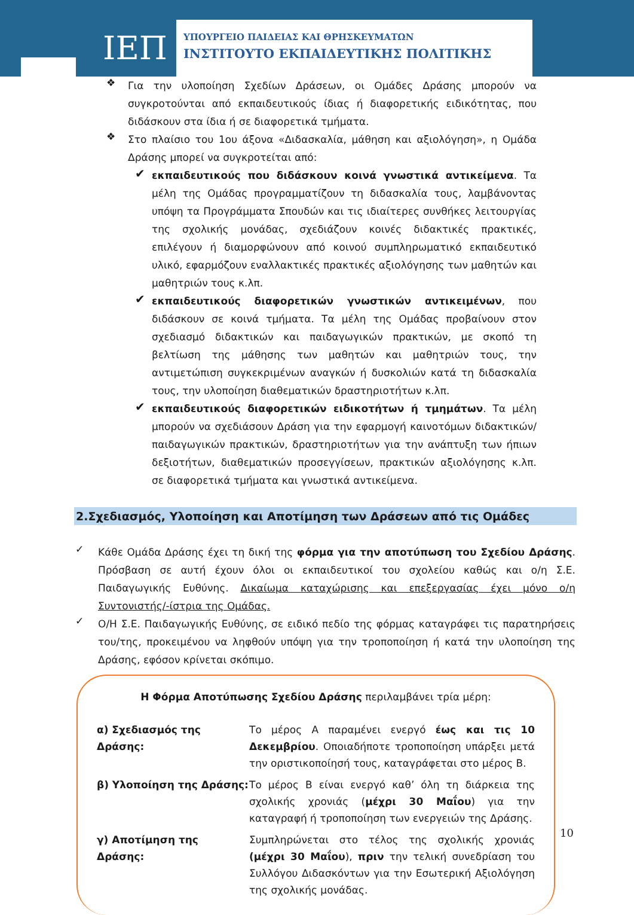ΙΕΠ
ΥΠΟΥΡΓΕΙΟ ΠΑΙΔΕΙΑΣ ΚΑΙ ΘΡΗΣΚΕΥΜΑΤΩΝ
ΙΝΣΤΙΤΟΥΤΟ ΕΚΠΑΙΔΕΥΤΙΚΗΣ ΠΟΛΙΤΙΚΗΣ
❖
Για την υλοποίηση Σχεδίων Δράσεων, οι Ομάδες Δράσης μπορούν να συγκροτούνται από εκπαιδευτικούς ίδιας ή διαφορετικής ειδικότητας, που διδάσκουν στα ίδια ή σε διαφορετικά τμήματα.
❖
Στο πλαίσιο του 1ου άξονα «Διδασκαλία, μάθηση και αξιολόγηση», η Ομάδα Δράσης μπορεί να συγκροτείται από:
✔
εκπαιδευτικούς που διδάσκουν κοινά γνωστικά αντικείμενα. Τα μέλη της Ομάδας προγραμματίζουν τη διδασκαλία τους, λαμβάνοντας υπόψη τα Προγράμματα Σπουδών και τις ιδιαίτερες συνθήκες λειτουργίας της σχολικής μονάδας, σχεδιάζουν κοινές διδακτικές πρακτικές, επιλέγουν ή διαμορφώνουν από κοινού συμπληρωματικό εκπαιδευτικό υλικό, εφαρμόζουν εναλλακτικές πρακτικές αξιολόγησης των μαθητών και μαθητριών τους κ.λπ.
✔
εκπαιδευτικούς διαφορετικών γνωστικών αντικειμένων, που διδάσκουν σε κοινά τμήματα. Τα μέλη της Ομάδας προβαίνουν στον σχεδιασμό διδακτικών και παιδαγωγικών πρακτικών, με σκοπό τη βελτίωση της μάθησης των μαθητών και μαθητριών τους, την αντιμετώπιση συγκεκριμένων αναγκών ή δυσκολιών κατά τη διδασκαλία τους, την υλοποίηση διαθεματικών δραστηριοτήτων κ.λπ.
✔
εκπαιδευτικούς διαφορετικών ειδικοτήτων ή τμημάτων. Τα μέλη μπορούν να σχεδιάσουν Δράση για την εφαρμογή καινοτόμων διδακτικών/παιδαγωγικών πρακτικών, δραστηριοτήτων για την ανάπτυξη των ήπιων δεξιοτήτων, διαθεματικών προσεγγίσεων, πρακτικών αξιολόγησης κ.λπ. σε διαφορετικά τμήματα και γνωστικά αντικείμενα.
2.Σχεδιασμός, Υλοποίηση και Αποτίμηση των Δράσεων από τις Ομάδες
✓
Κάθε Ομάδα Δράσης έχει τη δική της φόρμα για την αποτύπωση του Σχεδίου Δράσης. Πρόσβαση σε αυτή έχουν όλοι οι εκπαιδευτικοί του σχολείου καθώς και ο/η Σ.Ε. Παιδαγωγικής Ευθύνης. Δικαίωμα καταχώρισης και επεξεργασίας έχει μόνο ο/η Συντονιστής/-ίστρια της Ομάδας.
✓
Ο/Η Σ.Ε. Παιδαγωγικής Ευθύνης, σε ειδικό πεδίο της φόρμας καταγράφει τις παρατηρήσεις του/της, προκειμένου να ληφθούν υπόψη για την τροποποίηση ή κατά την υλοποίηση της Δράσης, εφόσον κρίνεται σκόπιμο.
Η Φόρμα Αποτύπωσης Σχεδίου Δράσης περιλαμβάνει τρία μέρη:
α) Σχεδιασμός της Δράσης:
Το μέρος Α παραμένει ενεργό έως και τις 10 Δεκεμβρίου. Οποιαδήποτε τροποποίηση υπάρξει μετά την οριστικοποίησή τους, καταγράφεται στο μέρος Β.
β) Υλοποίηση της Δράσης:
Το μέρος Β είναι ενεργό καθ’ όλη τη διάρκεια της σχολικής χρονιάς (μέχρι 30 Μαΐου) για την καταγραφή ή τροποποίηση των ενεργειών της Δράσης.
γ) Αποτίμηση της Δράσης:
Συμπληρώνεται στο τέλος της σχολικής χρονιάς (μέχρι 30 Μαΐου), πριν την τελική συνεδρίαση του Συλλόγου Διδασκόντων για την Εσωτερική Αξιολόγηση της σχολικής μονάδας.
10